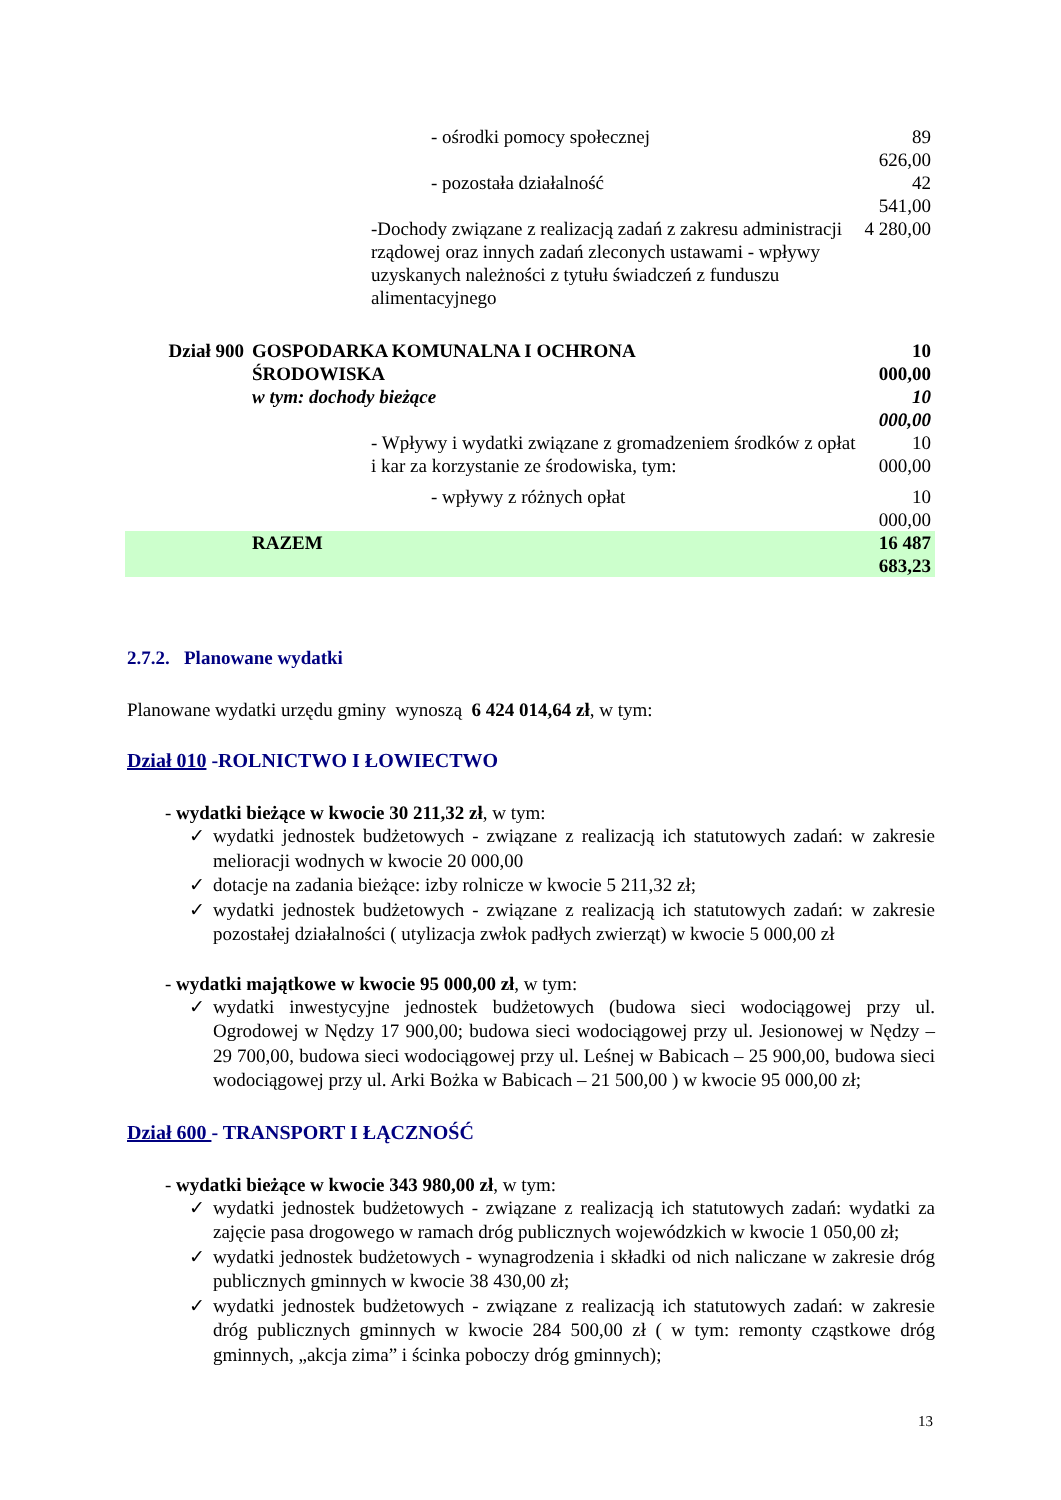| | | - ośrodki pomocy społecznej | 89 626,00 |
| | | - pozostała działalność | 42 541,00 |
| | | -Dochody związane z realizacją zadań z zakresu administracji rządowej oraz innych zadań zleconych ustawami - wpływy uzyskanych należności z tytułu świadczeń z funduszu alimentacyjnego | 4 280,00 |
| Dział 900 | GOSPODARKA KOMUNALNA I OCHRONA ŚRODOWISKA | | 10 000,00 |
| | w tym: dochody bieżące | | 10 000,00 |
| | | - Wpływy i wydatki związane z gromadzeniem środków z opłat i kar za korzystanie ze środowiska, tym: | 10 000,00 |
| | | - wpływy z różnych opłat | 10 000,00 |
| | RAZEM | | 16 487 683,23 |
2.7.2. Planowane wydatki
Planowane wydatki urzędu gminy wynoszą 6 424 014,64 zł, w tym:
Dział 010 -ROLNICTWO I ŁOWIECTWO
- wydatki bieżące w kwocie 30 211,32 zł, w tym:
✓ wydatki jednostek budżetowych - związane z realizacją ich statutowych zadań: w zakresie melioracji wodnych w kwocie 20 000,00
✓ dotacje na zadania bieżące: izby rolnicze w kwocie 5 211,32 zł;
✓ wydatki jednostek budżetowych - związane z realizacją ich statutowych zadań: w zakresie pozostałej działalności ( utylizacja zwłok padłych zwierząt) w kwocie 5 000,00 zł
- wydatki majątkowe w kwocie 95 000,00 zł, w tym:
✓ wydatki inwestycyjne jednostek budżetowych (budowa sieci wodociągowej przy ul. Ogrodowej w Nędzy 17 900,00; budowa sieci wodociągowej przy ul. Jesionowej w Nędzy – 29 700,00, budowa sieci wodociągowej przy ul. Leśnej w Babicach – 25 900,00, budowa sieci wodociągowej przy ul. Arki Bożka w Babicach – 21 500,00 ) w kwocie 95 000,00 zł;
Dział 600 - TRANSPORT I ŁĄCZNOŚĆ
- wydatki bieżące w kwocie 343 980,00 zł, w tym:
✓ wydatki jednostek budżetowych - związane z realizacją ich statutowych zadań: wydatki za zajęcie pasa drogowego w ramach dróg publicznych wojewódzkich w kwocie 1 050,00 zł;
✓ wydatki jednostek budżetowych - wynagrodzenia i składki od nich naliczane w zakresie dróg publicznych gminnych w kwocie 38 430,00 zł;
✓ wydatki jednostek budżetowych - związane z realizacją ich statutowych zadań: w zakresie dróg publicznych gminnych w kwocie 284 500,00 zł ( w tym: remonty cząstkowe dróg gminnych, „akcja zima” i ścinka poboczy dróg gminnych);
13